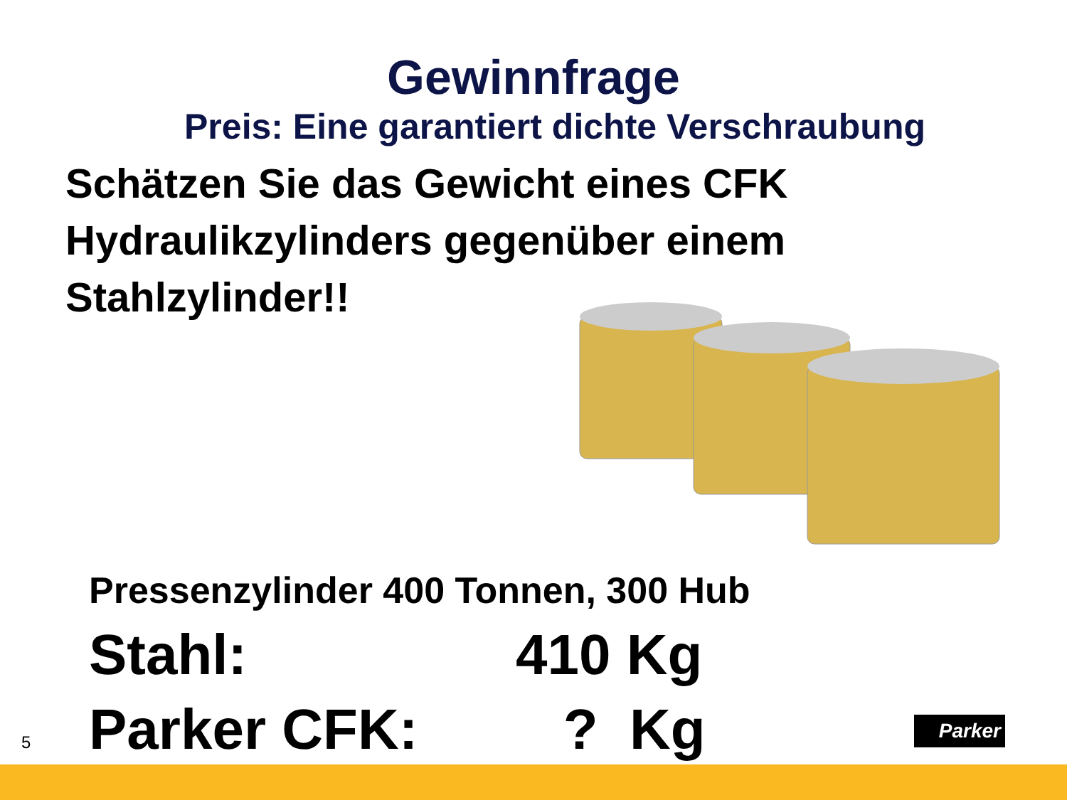Gewinnfrage
Preis: Eine garantiert dichte Verschraubung
Schätzen Sie das Gewicht eines CFK Hydraulikzylinders gegenüber einem Stahlzylinder!!
Pressenzylinder 400 Tonnen, 300 Hub
Stahl: 410 Kg
Parker CFK: ? Kg
5
Parker